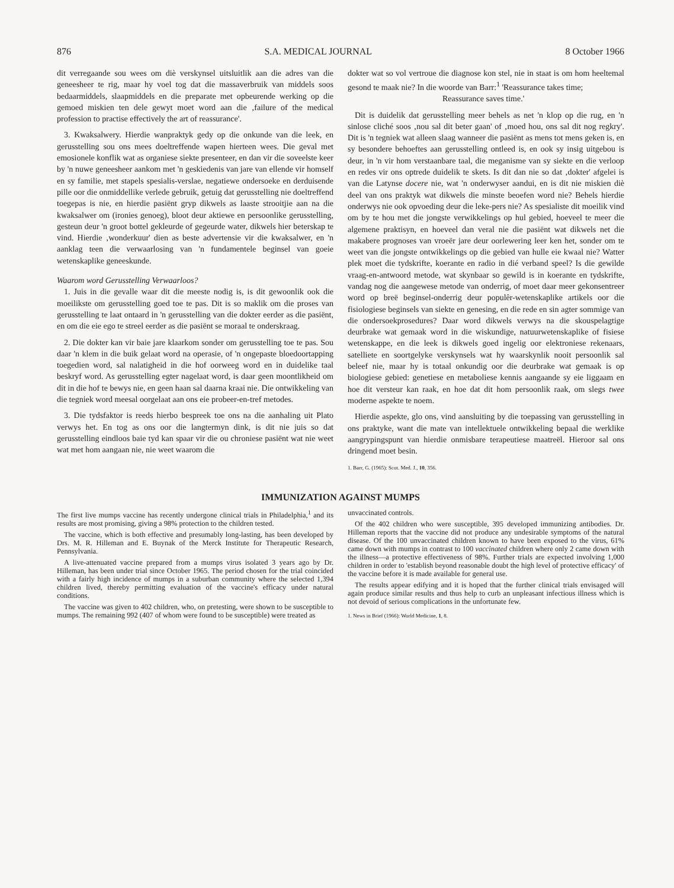876 S.A. MEDICAL JOURNAL 8 October 1966
dit verregaande sou wees om diè verskynsel uitsluitlik aan die adres van die geneesheer te rig, maar hy voel tog dat die massaverbruik van middels soos bedaarmiddels, slaapmiddels en die preparate met opbeurende werking op die gemoed miskien ten dele gewyt moet word aan die ‚failure of the medical profession to practise effectively the art of reassurance'.
3. Kwaksalwery. Hierdie wanpraktyk gedy op die onkunde van die leek, en gerusstelling sou ons mees doeltreffende wapen hierteen wees. Die geval met emosionele konflik wat as organiese siekte presenteer, en dan vir die soveelste keer by 'n nuwe geneesheer aankom met 'n geskiedenis van jare van ellende vir homself en sy familie, met stapels spesialis-verslae, negatiewe ondersoeke en derduisende pille oor die onmiddellike verlede gebruik, getuig dat gerusstelling nie doeltreffend toegepas is nie, en hierdie pasiënt gryp dikwels as laaste strooitjie aan na die kwaksalwer om (ironies genoeg), bloot deur aktiewe en persoonlike gerusstelling, gesteun deur 'n groot bottel gekleurde of gegeurde water, dikwels hier beterskap te vind. Hierdie ‚wonderkuur' dien as beste advertensie vir die kwaksalwer, en 'n aanklag teen die verwaarlosing van 'n fundamentele beginsel van goeie wetenskaplike geneeskunde.
Waarom word Gerusstelling Verwaarloos?
1. Juis in die gevalle waar dit die meeste nodig is, is dit gewoonlik ook die moeilikste om gerusstelling goed toe te pas. Dit is so maklik om die proses van gerusstelling te laat ontaard in 'n gerusstelling van die dokter eerder as die pasiënt, en om die eie ego te streel eerder as die pasiënt se moraal te onderskraag.
2. Die dokter kan vir baie jare klaarkom sonder om gerusstelling toe te pas. Sou daar 'n klem in die buik gelaat word na operasie, of 'n ongepaste bloedoortapping toegedien word, sal nalatigheid in die hof oorweeg word en in duidelike taal beskryf word. As gerusstelling egter nagelaat word, is daar geen moontlikheid om dit in die hof te bewys nie, en geen haan sal daarna kraai nie. Die ontwikkeling van die tegniek word meesal oorgelaat aan ons eie probeer-en-tref metodes.
3. Die tydsfaktor is reeds hierbo bespreek toe ons na die aanhaling uit Plato verwys het. En tog as ons oor die langtermyn dink, is dit nie juis so dat gerusstelling eindloos baie tyd kan spaar vir die ou chroniese pasiënt wat nie weet wat met hom aangaan nie, nie weet waarom die
dokter wat so vol vertroue die diagnose kon stel, nie in staat is om hom heeltemal gesond te maak nie? In die woorde van Barr:<sup>1</sup> 'Reassurance takes time;
Reassurance saves time.'
Dit is duidelik dat gerusstelling meer behels as net 'n klop op die rug, en 'n sinlose cliché soos ‚nou sal dit beter gaan' of ‚moed hou, ons sal dit nog regkry'. Dit is 'n tegniek wat alleen slaag wanneer die pasiënt as mens tot mens geken is, en sy besondere behoeftes aan gerusstelling ontleed is, en ook sy insig uitgebou is deur, in 'n vir hom verstaanbare taal, die meganisme van sy siekte en die verloop en redes vir ons optrede duidelik te skets. Is dit dan nie so dat ‚dokter' afgelei is van die Latynse docere nie, wat 'n onderwyser aandui, en is dit nie miskien diè deel van ons praktyk wat dikwels die minste beoefen word nie? Behels hierdie onderwys nie ook opvoeding deur die leke-pers nie? As spesialiste dit moeilik vind om by te hou met die jongste verwikkelings op hul gebied, hoeveel te meer die algemene praktisyn, en hoeveel dan veral nie die pasiënt wat dikwels net die makabere prognoses van vroeër jare deur oorlewering leer ken het, sonder om te weet van die jongste ontwikkelings op die gebied van hulle eie kwaal nie? Watter plek moet die tydskrifte, koerante en radio in dié verband speel? Is die gewilde vraag-en-antwoord metode, wat skynbaar so gewild is in koerante en tydskrifte, vandag nog die aangewese metode van onderrig, of moet daar meer gekonsentreer word op breë beginsel-onderrig deur populêr-wetenskaplike artikels oor die fisiologiese beginsels van siekte en genesing, en die rede en sin agter sommige van die ondersoekprosedures? Daar word dikwels verwys na die skouspelagtige deurbrake wat gemaak word in die wiskundige, natuurwetenskaplike of fisiese wetenskappe, en die leek is dikwels goed ingelig oor elektroniese rekenaars, satelliete en soortgelyke verskynsels wat hy waarskynlik nooit persoonlik sal beleef nie, maar hy is totaal onkundig oor die deurbrake wat gemaak is op biologiese gebied: genetiese en metaboliese kennis aangaande sy eie liggaam en hoe dit versteur kan raak, en hoe dat dit hom persoonlik raak, om slegs twee moderne aspekte te noem.
Hierdie aspekte, glo ons, vind aansluiting by die toepassing van gerusstelling in ons praktyke, want die mate van intellektuele ontwikkeling bepaal die werklike aangrypingspunt van hierdie onmisbare terapeutiese maatreël. Hieroor sal ons dringend moet besin.
1. Barr, G. (1965): Scot. Med. J., 10, 356.
IMMUNIZATION AGAINST MUMPS
The first live mumps vaccine has recently undergone clinical trials in Philadelphia,<sup>1</sup> and its results are most promising, giving a 98% protection to the children tested.
The vaccine, which is both effective and presumably long-lasting, has been developed by Drs. M. R. Hilleman and E. Buynak of the Merck Institute for Therapeutic Research, Pennsylvania.
A live-attenuated vaccine prepared from a mumps virus isolated 3 years ago by Dr. Hilleman, has been under trial since October 1965. The period chosen for the trial coincided with a fairly high incidence of mumps in a suburban community where the selected 1,394 children lived, thereby permitting evaluation of the vaccine's efficacy under natural conditions.
The vaccine was given to 402 children, who, on pretesting, were shown to be susceptible to mumps. The remaining 992 (407 of whom were found to be susceptible) were treated as
unvaccinated controls.
Of the 402 children who were susceptible, 395 developed immunizing antibodies. Dr. Hilleman reports that the vaccine did not produce any undesirable symptoms of the natural disease. Of the 100 unvaccinated children known to have been exposed to the virus, 61% came down with mumps in contrast to 100 vaccinated children where only 2 came down with the illness—a protective effectiveness of 98%. Further trials are expected involving 1,000 children in order to 'establish beyond reasonable doubt the high level of protective efficacy' of the vaccine before it is made available for general use.
The results appear edifying and it is hoped that the further clinical trials envisaged will again produce similar results and thus help to curb an unpleasant infectious illness which is not devoid of serious complications in the unfortunate few.
1. News in Brief (1966): World Medicine, 1, 8.